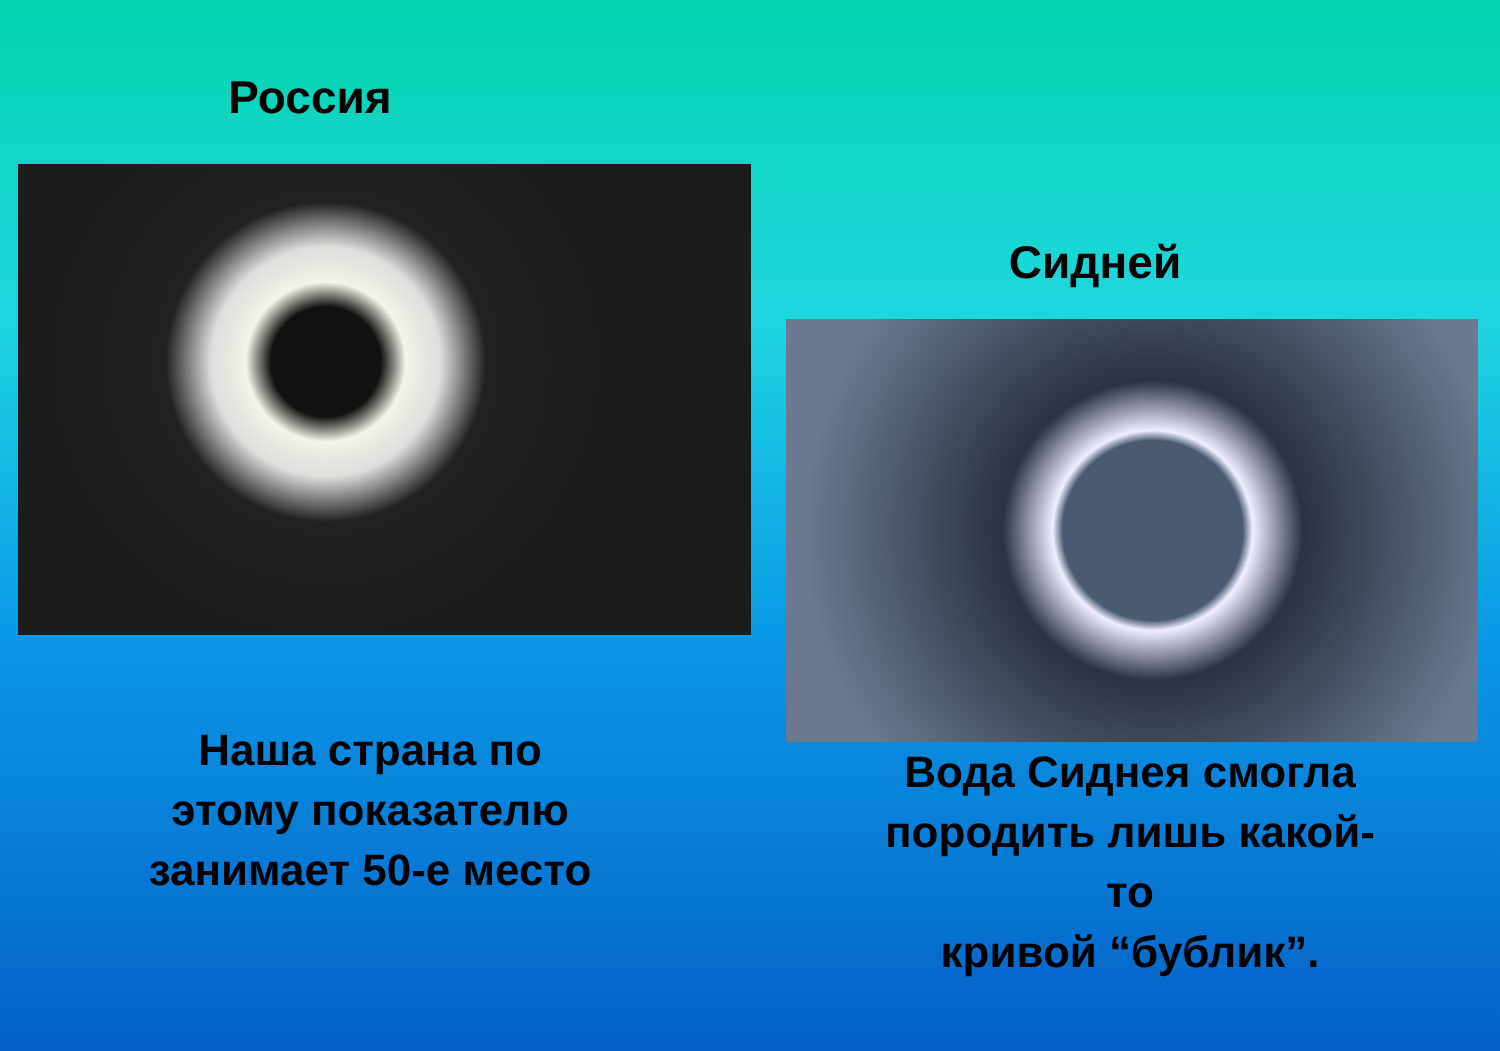Россия
Наша страна по
этому показателю
занимает 50-е место
Сидней
Вода Сиднея смогла
породить лишь какой-
то
кривой “бублик”.